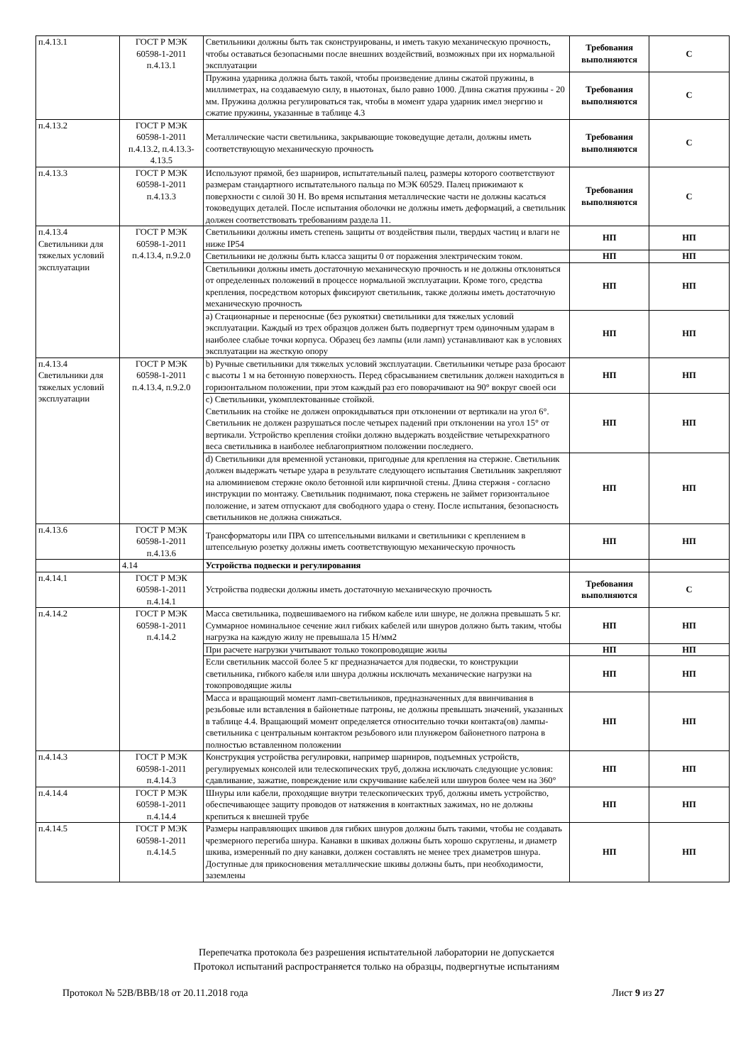| п.4.13.1 | ГОСТ Р МЭК 60598-1-2011 п.4.13.1 | Светильники должны быть так сконструированы, и иметь такую механическую прочность, чтобы оставаться безопасными после внешних воздействий, возможных при их нормальной эксплуатации | Требования выполняются | С |
| | | Пружина ударника должна быть такой, чтобы произведение длины сжатой пружины, в миллиметрах, на создаваемую силу, в ньютонах, было равно 1000. Длина сжатия пружины - 20 мм. Пружина должна регулироваться так, чтобы в момент удара ударник имел энергию и сжатие пружины, указанные в таблице 4.3 | Требования выполняются | С |
| п.4.13.2 | ГОСТ Р МЭК 60598-1-2011 п.4.13.2, п.4.13.3-4.13.5 | Металлические части светильника, закрывающие токоведущие детали, должны иметь соответствующую механическую прочность | Требования выполняются | С |
| п.4.13.3 | ГОСТ Р МЭК 60598-1-2011 п.4.13.3 | Используют прямой, без шарниров, испытательный палец, размеры которого соответствуют размерам стандартного испытательного пальца по МЭК 60529. Палец прижимают к поверхности с силой 30 Н. Во время испытания металлические части не должны касаться токоведущих деталей. После испытания оболочки не должны иметь деформаций, а светильник должен соответствовать требованиям раздела 11. | Требования выполняются | С |
| п.4.13.4 Светильники для тяжелых условий эксплуатации | ГОСТ Р МЭК 60598-1-2011 п.4.13.4, п.9.2.0 | Светильники должны иметь степень защиты от воздействия пыли, твердых частиц и влаги не ниже IP54 | НП | НП |
| | | Светильники не должны быть класса защиты 0 от поражения электрическим током. | НП | НП |
| | | Светильники должны иметь достаточную механическую прочность и не должны отклоняться от определенных положений в процессе нормальной эксплуатации. Кроме того, средства крепления, посредством которых фиксируют светильник, также должны иметь достаточную механическую прочность | НП | НП |
| | | a) Стационарные и переносные (без рукоятки) светильники для тяжелых условий эксплуатации. Каждый из трех образцов должен быть подвергнут трем одиночным ударам в наиболее слабые точки корпуса. Образец без лампы (или ламп) устанавливают как в условиях эксплуатации на жесткую опору | НП | НП |
| п.4.13.4 Светильники для тяжелых условий эксплуатации | ГОСТ Р МЭК 60598-1-2011 п.4.13.4, п.9.2.0 | b) Ручные светильники для тяжелых условий эксплуатации. Светильники четыре раза бросают с высоты 1 м на бетонную поверхность. Перед сбрасыванием светильник должен находиться в горизонтальном положении, при этом каждый раз его поворачивают на 90° вокруг своей оси | НП | НП |
| | | c) Светильники, укомплектованные стойкой. Светильник на стойке не должен опрокидываться при отклонении от вертикали на угол 6°. Светильник не должен разрушаться после четырех падений при отклонении на угол 15° от вертикали. Устройство крепления стойки должно выдержать воздействие четырехкратного веса светильника в наиболее неблагоприятном положении последнего. | НП | НП |
| | | d) Светильники для временной установки, пригодные для крепления на стержне. Светильник должен выдержать четыре удара в результате следующего испытания Светильник закрепляют на алюминиевом стержне около бетонной или кирпичной стены. Длина стержня - согласно инструкции по монтажу. Светильник поднимают, пока стержень не займет горизонтальное положение, и затем отпускают для свободного удара о стену. После испытания, безопасность светильников не должна снижаться. | НП | НП |
| п.4.13.6 | ГОСТ Р МЭК 60598-1-2011 п.4.13.6 | Трансформаторы или ПРА со штепсельными вилками и светильники с креплением в штепсельную розетку должны иметь соответствующую механическую прочность | НП | НП |
| | 4.14 | Устройства подвески и регулирования | | |
| п.4.14.1 | ГОСТ Р МЭК 60598-1-2011 п.4.14.1 | Устройства подвески должны иметь достаточную механическую прочность | Требования выполняются | С |
| п.4.14.2 | ГОСТ Р МЭК 60598-1-2011 п.4.14.2 | Масса светильника, подвешиваемого на гибком кабеле или шнуре, не должна превышать 5 кг. Суммарное номинальное сечение жил гибких кабелей или шнуров должно быть таким, чтобы нагрузка на каждую жилу не превышала 15 Н/мм2 | НП | НП |
| | | При расчете нагрузки учитывают только токопроводящие жилы | НП | НП |
| | | Если светильник массой более 5 кг предназначается для подвески, то конструкции светильника, гибкого кабеля или шнура должны исключать механические нагрузки на токопроводящие жилы | НП | НП |
| | | Масса и вращающий момент ламп-светильников, предназначенных для ввинчивания в резьбовые или вставления в байонетные патроны, не должны превышать значений, указанных в таблице 4.4. Вращающий момент определяется относительно точки контакта(ов) лампы-светильника с центральным контактом резьбового или плунжером байонетного патрона в полностью вставленном положении | НП | НП |
| п.4.14.3 | ГОСТ Р МЭК 60598-1-2011 п.4.14.3 | Конструкция устройства регулировки, например шарниров, подъемных устройств, регулируемых консолей или телескопических труб, должна исключать следующие условия: сдавливание, зажатие, повреждение или скручивание кабелей или шнуров более чем на 360° | НП | НП |
| п.4.14.4 | ГОСТ Р МЭК 60598-1-2011 п.4.14.4 | Шнуры или кабели, проходящие внутри телескопических труб, должны иметь устройство, обеспечивающее защиту проводов от натяжения в контактных зажимах, но не должны крепиться к внешней трубе | НП | НП |
| п.4.14.5 | ГОСТ Р МЭК 60598-1-2011 п.4.14.5 | Размеры направляющих шкивов для гибких шнуров должны быть такими, чтобы не создавать чрезмерного перегиба шнура. Канавки в шкивах должны быть хорошо скруглены, и диаметр шкива, измеренный по дну канавки, должен составлять не менее трех диаметров шнура. Доступные для прикосновения металлические шкивы должны быть, при необходимости, заземлены | НП | НП |
Перепечатка протокола без разрешения испытательной лаборатории не допускается
Протокол испытаний распространяется только на образцы, подвергнутые испытаниям
Протокол № 52В/ВВВ/18 от 20.11.2018 года Лист 9 из 27